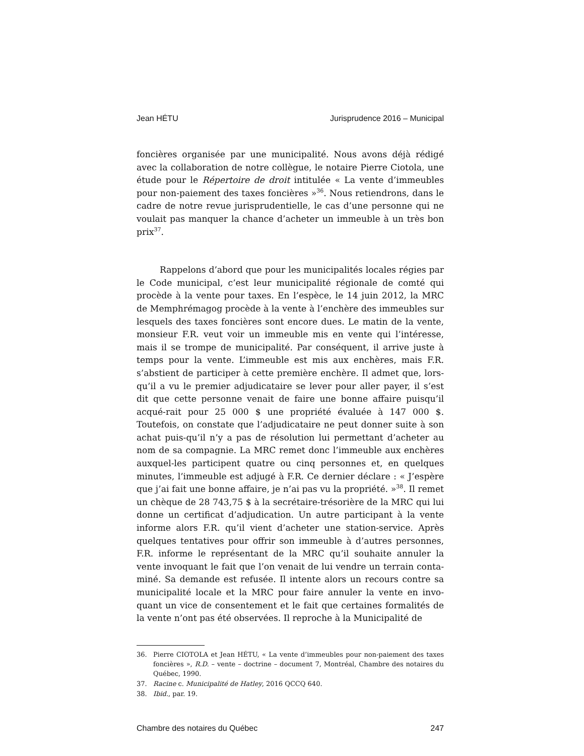Jean HÉTU Jurisprudence 2016 – Municipal
foncières organisée par une municipalité. Nous avons déjà rédigé avec la collaboration de notre collègue, le notaire Pierre Ciotola, une étude pour le Répertoire de droit intitulée « La vente d’immeubles pour non-paiement des taxes foncières »<sup>36</sup>. Nous retiendrons, dans le cadre de notre revue jurisprudentielle, le cas d’une personne qui ne voulait pas manquer la chance d’acheter un immeuble à un très bon prix<sup>37</sup>.
Rappelons d’abord que pour les municipalités locales régies par le Code municipal, c’est leur municipalité régionale de comté qui procède à la vente pour taxes. En l’espèce, le 14 juin 2012, la MRC de Memphrémagog procède à la vente à l’enchère des immeubles sur lesquels des taxes foncières sont encore dues. Le matin de la vente, monsieur F.R. veut voir un immeuble mis en vente qui l’intéresse, mais il se trompe de municipalité. Par conséquent, il arrive juste à temps pour la vente. L’immeuble est mis aux enchères, mais F.R. s’abstient de participer à cette première enchère. Il admet que, lors-qu’il a vu le premier adjudicataire se lever pour aller payer, il s’est dit que cette personne venait de faire une bonne affaire puisqu’il acqué-rait pour 25 000 $ une propriété évaluée à 147 000 $. Toutefois, on constate que l’adjudicataire ne peut donner suite à son achat puis-qu’il n’y a pas de résolution lui permettant d’acheter au nom de sa compagnie. La MRC remet donc l’immeuble aux enchères auxquel-les participent quatre ou cinq personnes et, en quelques minutes, l’immeuble est adjugé à F.R. Ce dernier déclare : « J’espère que j’ai fait une bonne affaire, je n’ai pas vu la propriété. »<sup>38</sup>. Il remet un chèque de 28 743,75 $ à la secrétaire-trésorière de la MRC qui lui donne un certificat d’adjudication. Un autre participant à la vente informe alors F.R. qu’il vient d’acheter une station-service. Après quelques tentatives pour offrir son immeuble à d’autres personnes, F.R. informe le représentant de la MRC qu’il souhaite annuler la vente invoquant le fait que l’on venait de lui vendre un terrain conta-miné. Sa demande est refusée. Il intente alors un recours contre sa municipalité locale et la MRC pour faire annuler la vente en invo-quant un vice de consentement et le fait que certaines formalités de la vente n’ont pas été observées. Il reproche à la Municipalité de
36. Pierre CIOTOLA et Jean HÉTU, « La vente d’immeubles pour non-paiement des taxes foncières », R.D. – vente – doctrine – document 7, Montréal, Chambre des notaires du Québec, 1990.
37. Racine c. Municipalité de Hatley, 2016 QCCQ 640.
38. Ibid., par. 19.
Chambre des notaires du Québec 247